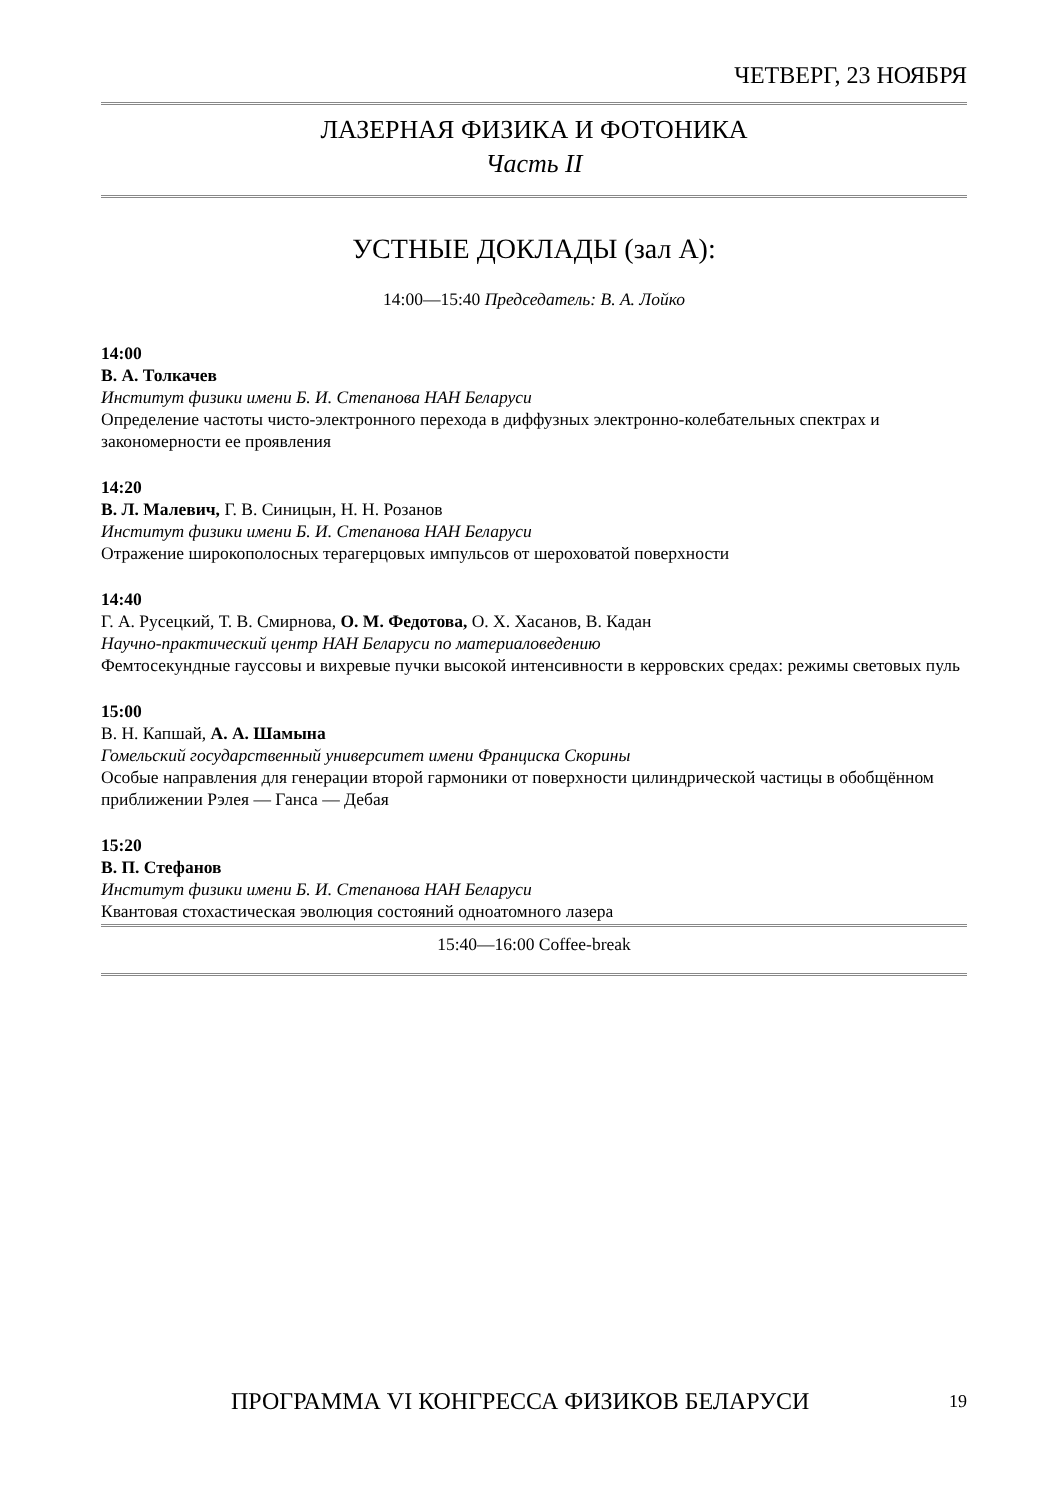ЧЕТВЕРГ, 23 НОЯБРЯ
ЛАЗЕРНАЯ ФИЗИКА И ФОТОНИКА
Часть II
УСТНЫЕ ДОКЛАДЫ (зал А):
14:00—15:40 Председатель: В. А. Лойко
14:00
В. А. Толкачев
Институт физики имени Б. И. Степанова НАН Беларуси
Определение частоты чисто-электронного перехода в диффузных электронно-колебательных спектрах и закономерности ее проявления
14:20
В. Л. Малевич, Г. В. Синицын, Н. Н. Розанов
Институт физики имени Б. И. Степанова НАН Беларуси
Отражение широкополосных терагерцовых импульсов от шероховатой поверхности
14:40
Г. А. Русецкий, Т. В. Смирнова, О. М. Федотова, О. Х. Хасанов, В. Кадан
Научно-практический центр НАН Беларуси по материаловедению
Фемтосекундные гауссовы и вихревые пучки высокой интенсивности в керровских средах: режимы световых пуль
15:00
В. Н. Капшай, А. А. Шамына
Гомельский государственный университет имени Франциска Скорины
Особые направления для генерации второй гармоники от поверхности цилиндрической частицы в обобщённом приближении Рэлея — Ганса — Дебая
15:20
В. П. Стефанов
Институт физики имени Б. И. Степанова НАН Беларуси
Квантовая стохастическая эволюция состояний одноатомного лазера
15:40—16:00 Coffee-break
ПРОГРАММА VI КОНГРЕССА ФИЗИКОВ БЕЛАРУСИ 19